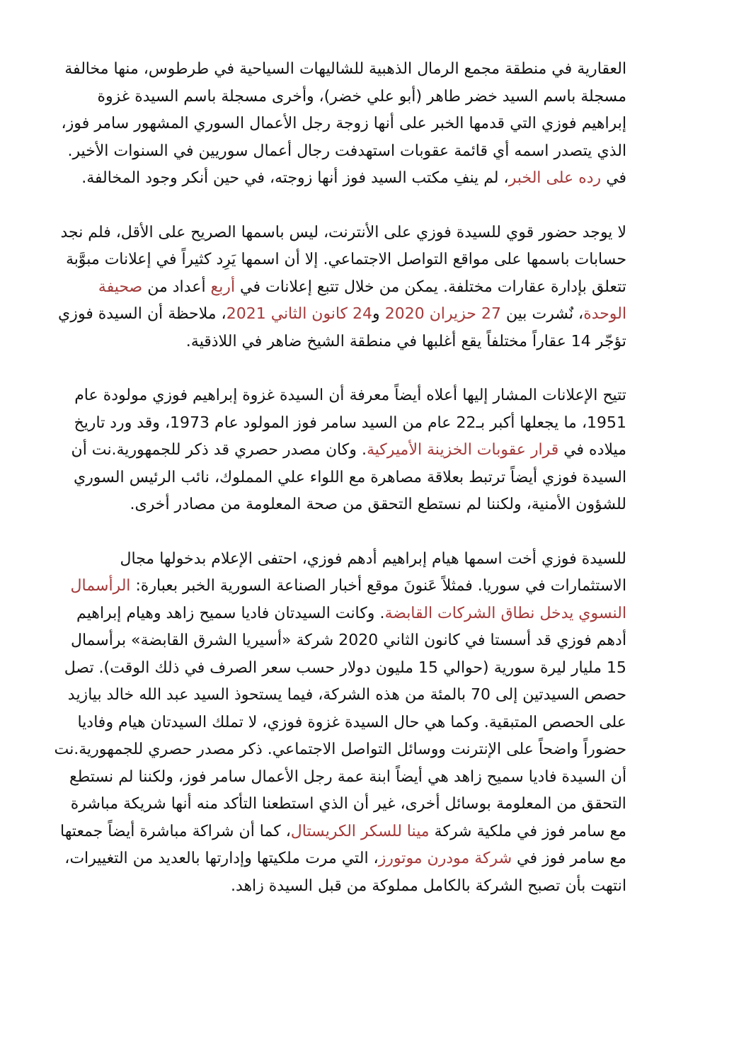العقارية في منطقة مجمع الرمال الذهبية للشاليهات السياحية في طرطوس، منها مخالفة مسجلة باسم السيد خضر طاهر (أبو علي خضر)، وأخرى مسجلة باسم السيدة غزوة إبراهيم فوزي التي قدمها الخبر على أنها زوجة رجل الأعمال السوري المشهور سامر فوز، الذي يتصدر اسمه أي قائمة عقوبات استهدفت رجال أعمال سوريين في السنوات الأخير. في رده على الخبر، لم ينفِ مكتب السيد فوز أنها زوجته، في حين أنكر وجود المخالفة.
لا يوجد حضور قوي للسيدة فوزي على الأنترنت، ليس باسمها الصريح على الأقل، فلم نجد حسابات باسمها على مواقع التواصل الاجتماعي. إلا أن اسمها يَرِد كثيراً في إعلانات مبوَّبة تتعلق بإدارة عقارات مختلفة. يمكن من خلال تتبع إعلانات في أربع أعداد من صحيفة الوحدة، نٌشرت بين 27 حزيران 2020 و24 كانون الثاني 2021، ملاحظة أن السيدة فوزي تؤجّر 14 عقاراً مختلفاً يقع أغلبها في منطقة الشيخ ضاهر في اللاذقية.
تتيح الإعلانات المشار إليها أعلاه أيضاً معرفة أن السيدة غزوة إبراهيم فوزي مولودة عام 1951، ما يجعلها أكبر بـ22 عام من السيد سامر فوز المولود عام 1973، وقد ورد تاريخ ميلاده في قرار عقوبات الخزينة الأميركية. وكان مصدر حصري قد ذكر للجمهورية.نت أن السيدة فوزي أيضاً ترتبط بعلاقة مصاهرة مع اللواء علي المملوك، نائب الرئيس السوري للشؤون الأمنية، ولكننا لم نستطع التحقق من صحة المعلومة من مصادر أخرى.
للسيدة فوزي أخت اسمها هيام إبراهيم أدهم فوزي، احتفى الإعلام بدخولها مجال الاستثمارات في سوريا. فمثلاً عَنونَ موقع أخبار الصناعة السورية الخبر بعبارة: الرأسمال النسوي يدخل نطاق الشركات القابضة. وكانت السيدتان فاديا سميح زاهد وهيام إبراهيم أدهم فوزي قد أسستا في كانون الثاني 2020 شركة «أسيريا الشرق القابضة» برأسمال 15 مليار ليرة سورية (حوالي 15 مليون دولار حسب سعر الصرف في ذلك الوقت). تصل حصص السيدتين إلى 70 بالمئة من هذه الشركة، فيما يستحوذ السيد عبد الله خالد بيازيد على الحصص المتبقية. وكما هي حال السيدة غزوة فوزي، لا تملك السيدتان هيام وفاديا حضوراً واضحاً على الإنترنت ووسائل التواصل الاجتماعي. ذكر مصدر حصري للجمهورية.نت أن السيدة فاديا سميح زاهد هي أيضاً ابنة عمة رجل الأعمال سامر فوز، ولكننا لم نستطع التحقق من المعلومة بوسائل أخرى، غير أن الذي استطعنا التأكد منه أنها شريكة مباشرة مع سامر فوز في ملكية شركة مينا للسكر الكريستال، كما أن شراكة مباشرة أيضاً جمعتها مع سامر فوز في شركة مودرن موتورز، التي مرت ملكيتها وإدارتها بالعديد من التغييرات، انتهت بأن تصبح الشركة بالكامل مملوكة من قبل السيدة زاهد.